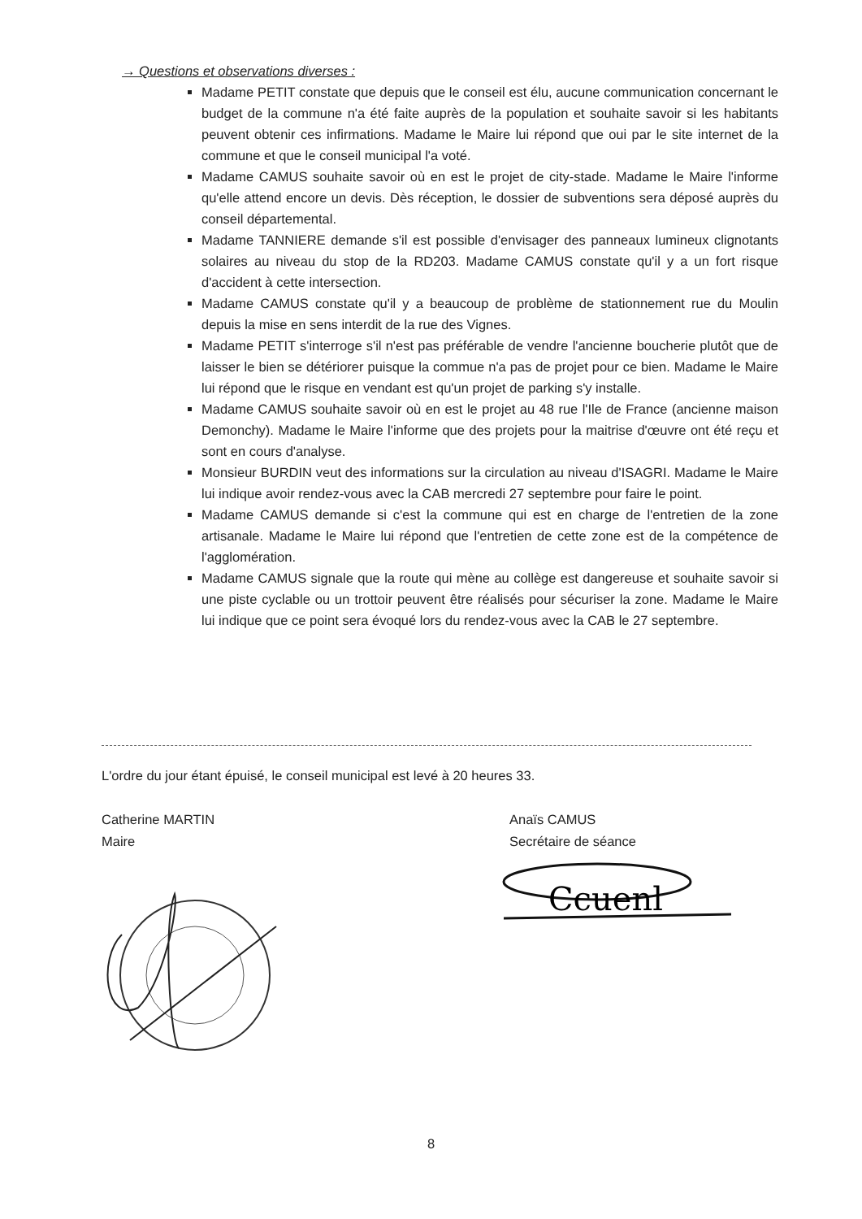→ Questions et observations diverses :
Madame PETIT constate que depuis que le conseil est élu, aucune communication concernant le budget de la commune n'a été faite auprès de la population et souhaite savoir si les habitants peuvent obtenir ces infirmations. Madame le Maire lui répond que oui par le site internet de la commune et que le conseil municipal l'a voté.
Madame CAMUS souhaite savoir où en est le projet de city-stade. Madame le Maire l'informe qu'elle attend encore un devis. Dès réception, le dossier de subventions sera déposé auprès du conseil départemental.
Madame TANNIERE demande s'il est possible d'envisager des panneaux lumineux clignotants solaires au niveau du stop de la RD203. Madame CAMUS constate qu'il y a un fort risque d'accident à cette intersection.
Madame CAMUS constate qu'il y a beaucoup de problème de stationnement rue du Moulin depuis la mise en sens interdit de la rue des Vignes.
Madame PETIT s'interroge s'il n'est pas préférable de vendre l'ancienne boucherie plutôt que de laisser le bien se détériorer puisque la commue n'a pas de projet pour ce bien. Madame le Maire lui répond que le risque en vendant est qu'un projet de parking s'y installe.
Madame CAMUS souhaite savoir où en est le projet au 48 rue l'Ile de France (ancienne maison Demonchy). Madame le Maire l'informe que des projets pour la maitrise d'œuvre ont été reçu et sont en cours d'analyse.
Monsieur BURDIN veut des informations sur la circulation au niveau d'ISAGRI. Madame le Maire lui indique avoir rendez-vous avec la CAB mercredi 27 septembre pour faire le point.
Madame CAMUS demande si c'est la commune qui est en charge de l'entretien de la zone artisanale. Madame le Maire lui répond que l'entretien de cette zone est de la compétence de l'agglomération.
Madame CAMUS signale que la route qui mène au collège est dangereuse et souhaite savoir si une piste cyclable ou un trottoir peuvent être réalisés pour sécuriser la zone. Madame le Maire lui indique que ce point sera évoqué lors du rendez-vous avec la CAB le 27 septembre.
L'ordre du jour étant épuisé, le conseil municipal est levé à 20 heures 33.
Catherine MARTIN
Maire
Anaïs CAMUS
Secrétaire de séance
Ccuenl
8